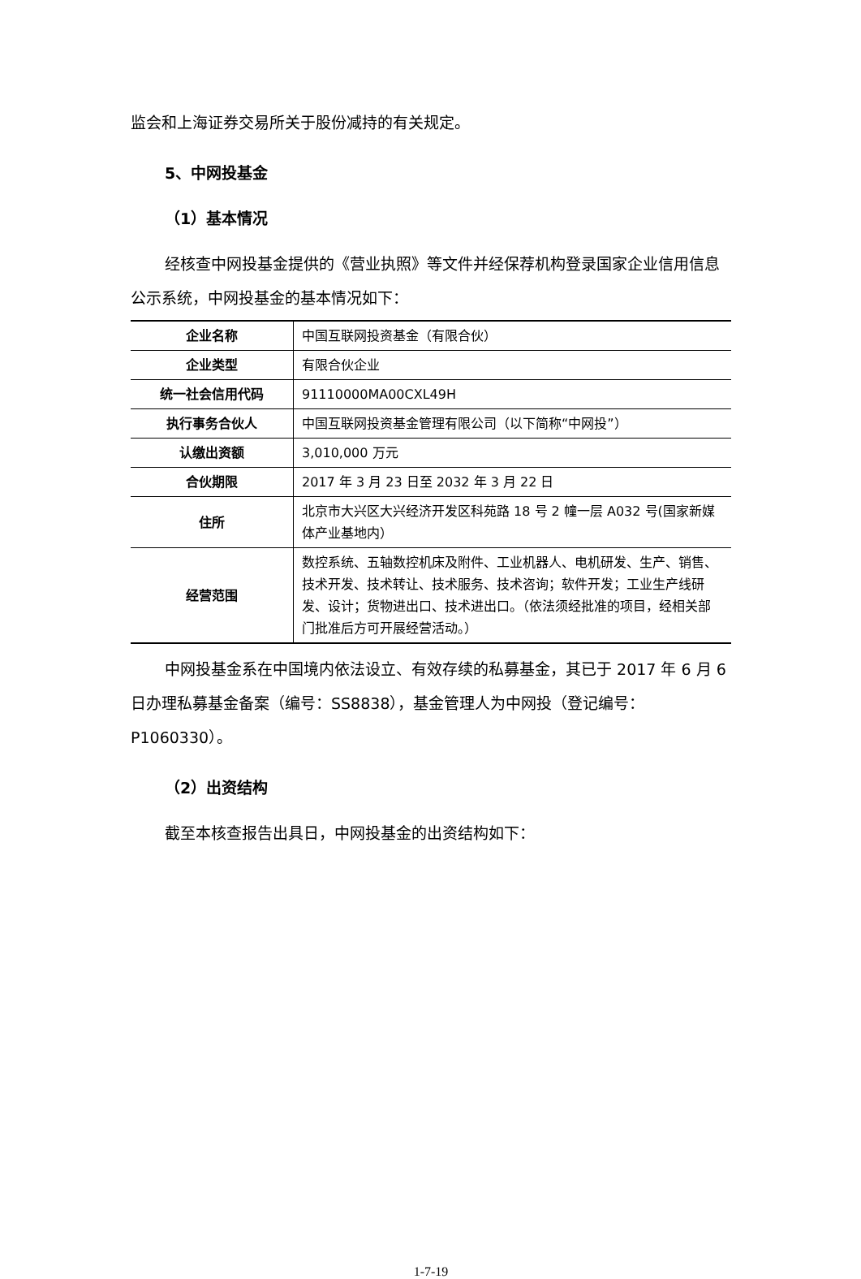监会和上海证券交易所关于股份减持的有关规定。
5、中网投基金
（1）基本情况
经核查中网投基金提供的《营业执照》等文件并经保荐机构登录国家企业信用信息公示系统，中网投基金的基本情况如下：
| 企业名称 | 中国互联网投资基金（有限合伙） |
| 企业类型 | 有限合伙企业 |
| 统一社会信用代码 | 91110000MA00CXL49H |
| 执行事务合伙人 | 中国互联网投资基金管理有限公司（以下简称“中网投”） |
| 认缴出资额 | 3,010,000 万元 |
| 合伙期限 | 2017 年 3 月 23 日至 2032 年 3 月 22 日 |
| 住所 | 北京市大兴区大兴经济开发区科苑路 18 号 2 幢一层 A032 号(国家新媒体产业基地内） |
| 经营范围 | 数控系统、五轴数控机床及附件、工业机器人、电机研发、生产、销售、技术开发、技术转让、技术服务、技术咨询；软件开发；工业生产线研发、设计；货物进出口、技术进出口。（依法须经批准的项目，经相关部门批准后方可开展经营活动。） |
中网投基金系在中国境内依法设立、有效存续的私募基金，其已于 2017 年 6 月 6 日办理私募基金备案（编号：SS8838），基金管理人为中网投（登记编号：P1060330）。
（2）出资结构
截至本核查报告出具日，中网投基金的出资结构如下：
1-7-19